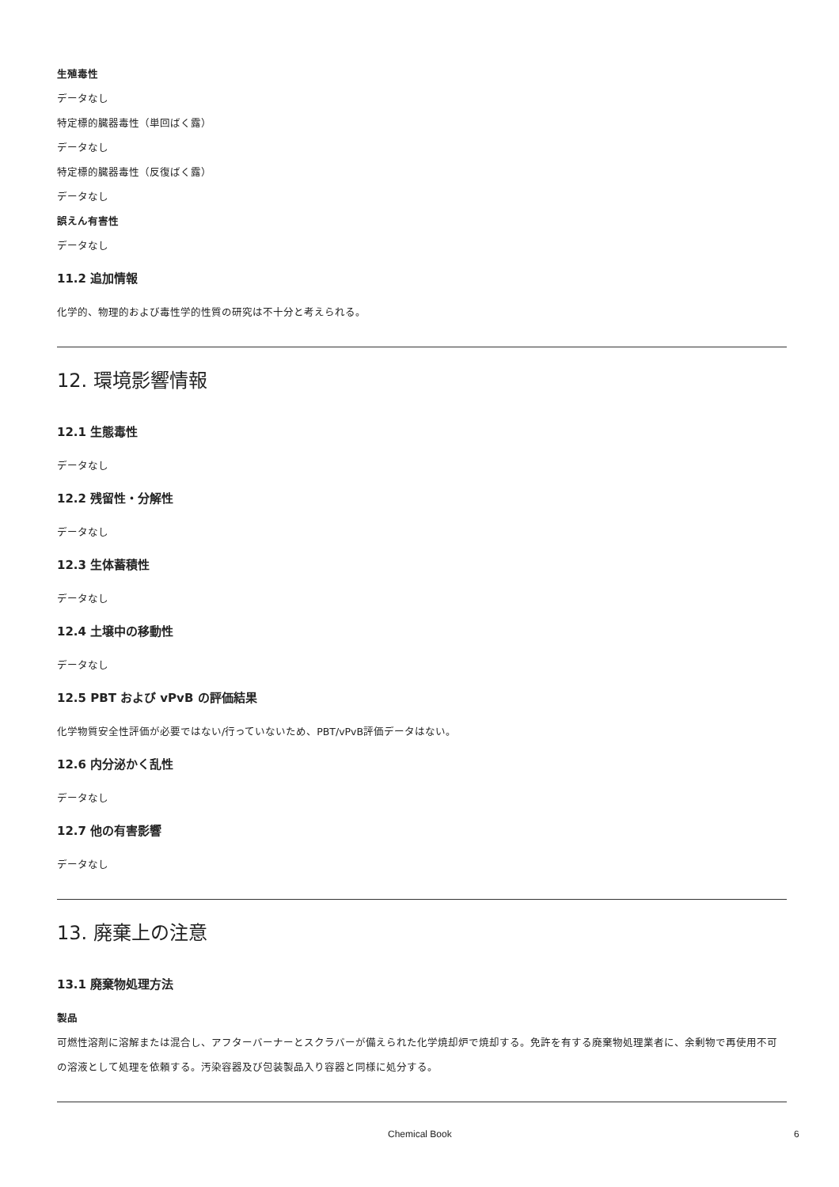生殖毒性
データなし
特定標的臓器毒性（単回ばく露）
データなし
特定標的臓器毒性（反復ばく露）
データなし
誤えん有害性
データなし
11.2 追加情報
化学的、物理的および毒性学的性質の研究は不十分と考えられる。
12. 環境影響情報
12.1 生態毒性
データなし
12.2 残留性・分解性
データなし
12.3 生体蓄積性
データなし
12.4 土壌中の移動性
データなし
12.5 PBT および vPvB の評価結果
化学物質安全性評価が必要ではない/行っていないため、PBT/vPvB評価データはない。
12.6 内分泌かく乱性
データなし
12.7 他の有害影響
データなし
13. 廃棄上の注意
13.1 廃棄物処理方法
製品
可燃性溶剤に溶解または混合し、アフターバーナーとスクラバーが備えられた化学焼却炉で焼却する。免許を有する廃棄物処理業者に、余剰物で再使用不可の溶液として処理を依頼する。汚染容器及び包装製品入り容器と同様に処分する。
Chemical Book 6